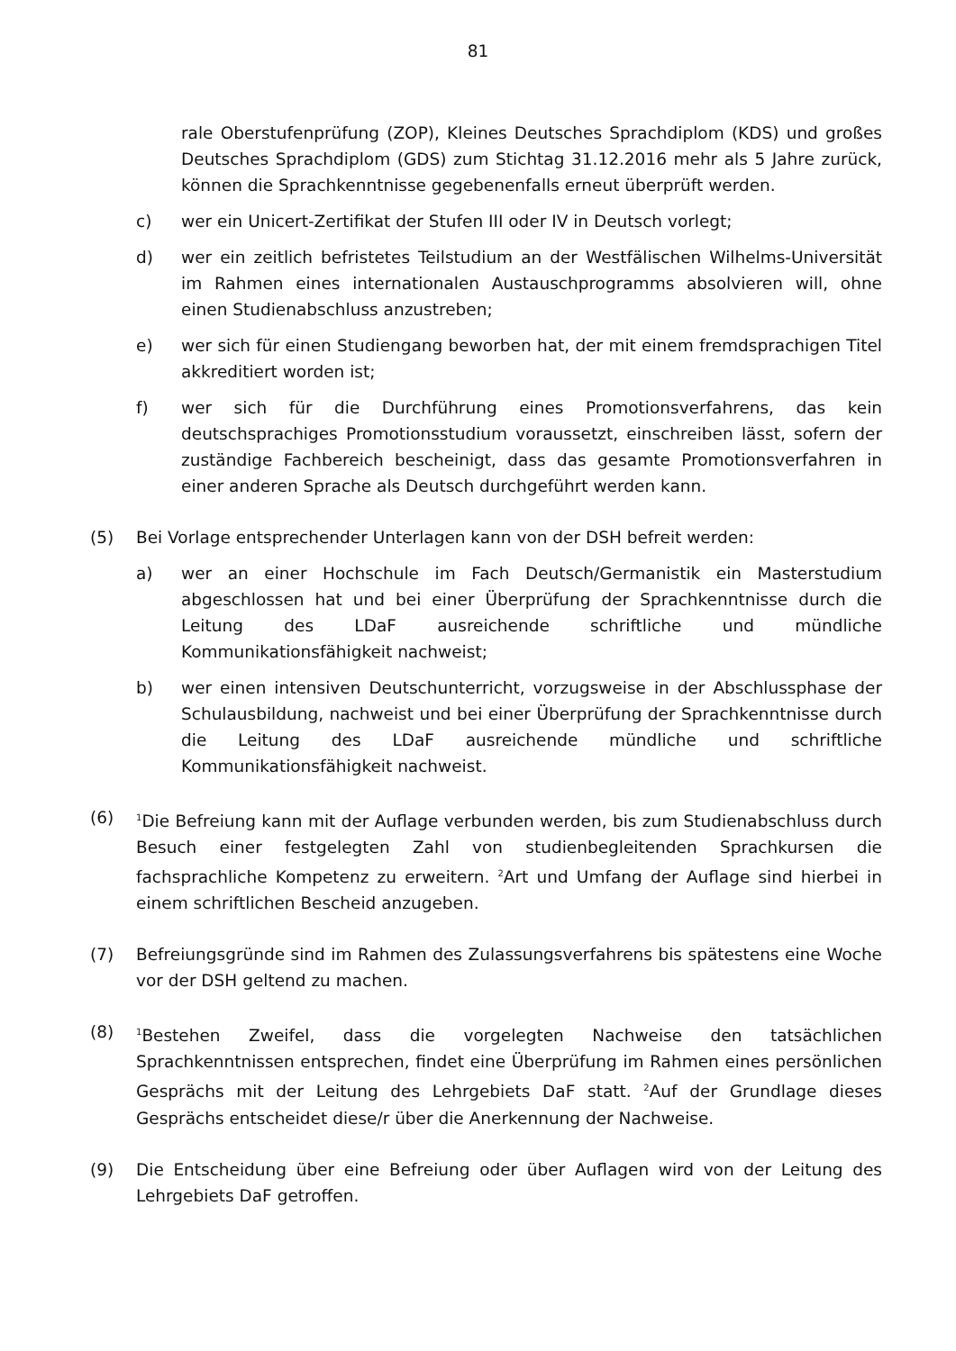81
rale Oberstufenprüfung (ZOP), Kleines Deutsches Sprachdiplom (KDS) und großes Deutsches Sprachdiplom (GDS) zum Stichtag 31.12.2016 mehr als 5 Jahre zurück, können die Sprachkenntnisse gegebenenfalls erneut überprüft werden.
c) wer ein Unicert-Zertifikat der Stufen III oder IV in Deutsch vorlegt;
d) wer ein zeitlich befristetes Teilstudium an der Westfälischen Wilhelms-Universität im Rahmen eines internationalen Austauschprogramms absolvieren will, ohne einen Studienabschluss anzustreben;
e) wer sich für einen Studiengang beworben hat, der mit einem fremdsprachigen Titel akkreditiert worden ist;
f) wer sich für die Durchführung eines Promotionsverfahrens, das kein deutschsprachiges Promotionsstudium voraussetzt, einschreiben lässt, sofern der zuständige Fachbereich bescheinigt, dass das gesamte Promotionsverfahren in einer anderen Sprache als Deutsch durchgeführt werden kann.
(5) Bei Vorlage entsprechender Unterlagen kann von der DSH befreit werden:
a) wer an einer Hochschule im Fach Deutsch/Germanistik ein Masterstudium abgeschlossen hat und bei einer Überprüfung der Sprachkenntnisse durch die Leitung des LDaF ausreichende schriftliche und mündliche Kommunikationsfähigkeit nachweist;
b) wer einen intensiven Deutschunterricht, vorzugsweise in der Abschlussphase der Schulausbildung, nachweist und bei einer Überprüfung der Sprachkenntnisse durch die Leitung des LDaF ausreichende mündliche und schriftliche Kommunikationsfähigkeit nachweist.
(6)
<sup>1</sup> Die Befreiung kann mit der Auflage verbunden werden, bis zum Studienabschluss durch Besuch einer festgelegten Zahl von studienbegleitenden Sprachkursen die fachsprachliche Kompetenz zu erweitern. <sup>2</sup>Art und Umfang der Auflage sind hierbei in einem schriftlichen Bescheid anzugeben.
(7) Befreiungsgründe sind im Rahmen des Zulassungsverfahrens bis spätestens eine Woche vor der DSH geltend zu machen.
(8)
<sup>1</sup> Bestehen Zweifel, dass die vorgelegten Nachweise den tatsächlichen Sprachkenntnissen entsprechen, findet eine Überprüfung im Rahmen eines persönlichen Gesprächs mit der Leitung des Lehrgebiets DaF statt. <sup>2</sup>Auf der Grundlage dieses Gesprächs entscheidet diese/r über die Anerkennung der Nachweise.
(9) Die Entscheidung über eine Befreiung oder über Auflagen wird von der Leitung des Lehrgebiets DaF getroffen.